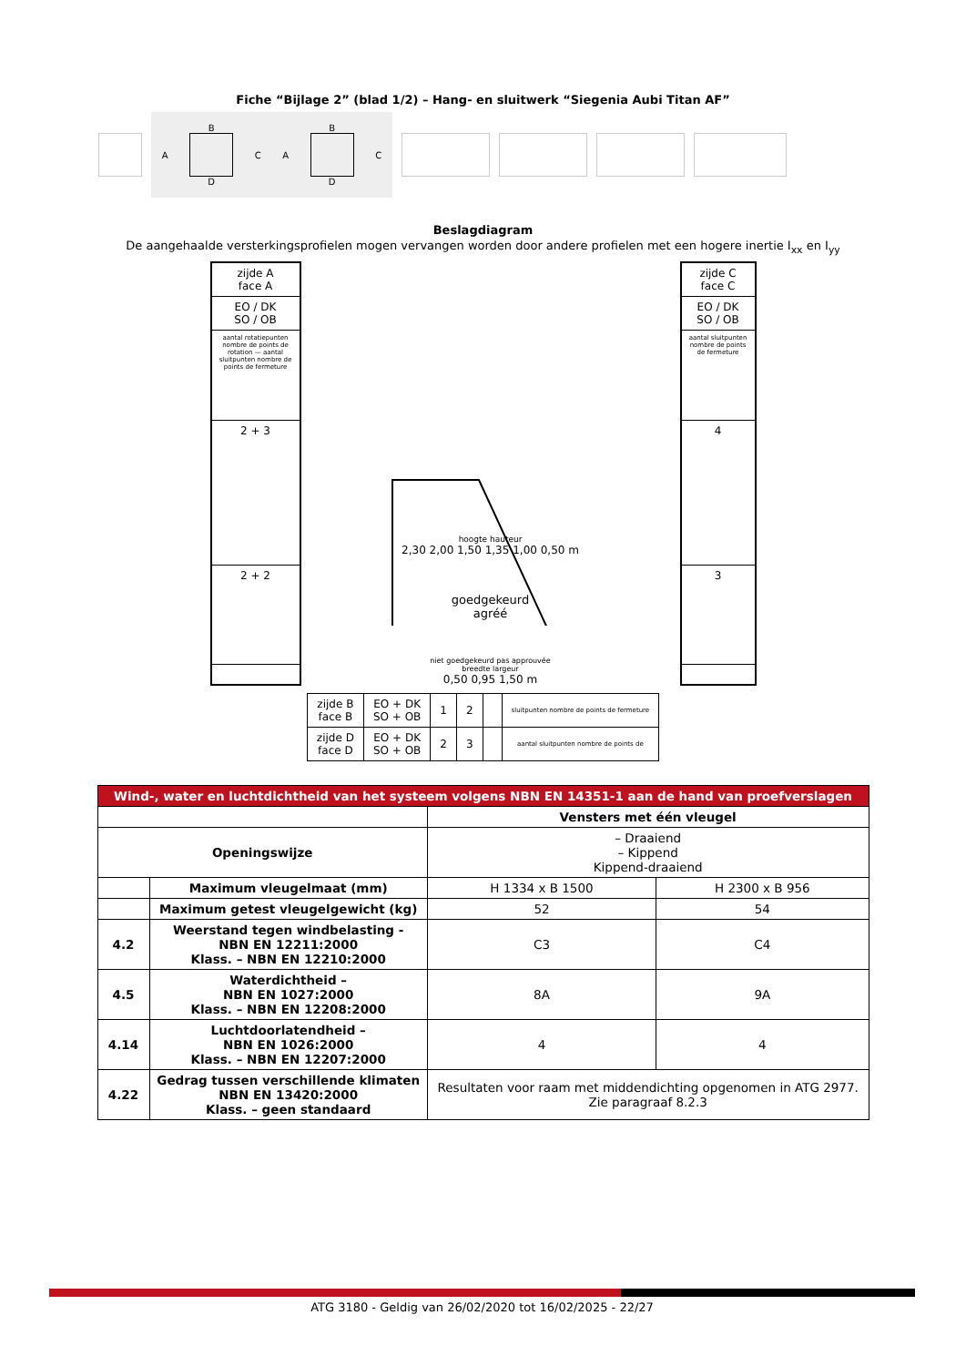Fiche “Bijlage 2” (blad 1/2) – Hang- en sluitwerk “Siegenia Aubi Titan AF”
A
B
D
C A
B
D
C
Beslagdiagram
De aangehaalde versterkingsprofielen mogen vervangen worden door andere profielen met een hogere inertie I<sub>xx</sub> en I<sub>yy</sub>
zijde A
face A
EO / DK
SO / OB
aantal rotatiepunten nombre de points de rotation — aantal sluitpunten nombre de points de fermeture
2 + 3
2 + 2
hoogte hauteur
2,30 2,00 1,50 1,35 1,00 0,50 m
goedgekeurd
agréé
niet goedgekeurd pas approuvée
breedte largeur
0,50 0,95 1,50 m
zijde C
face C
EO / DK
SO / OB
aantal sluitpunten nombre de points de fermeture
4
3
| zijde B face B | EO + DK SO + OB | 1 | 2 | | sluitpunten nombre de points de fermeture |
| zijde D face D | EO + DK SO + OB | 2 | 3 | | aantal sluitpunten nombre de points de |
| Wind-, water en luchtdichtheid van het systeem volgens NBN EN 14351-1 aan de hand van proefverslagen | | | |
| --- | --- | --- | --- |
| | | Vensters met één vleugel | |
| Openingswijze | | – Draaiend – Kippend Kippend-draaiend | |
| | Maximum vleugelmaat (mm) | H 1334 x B 1500 | H 2300 x B 956 |
| | Maximum getest vleugelgewicht (kg) | 52 | 54 |
| 4.2 | Weerstand tegen windbelasting - NBN EN 12211:2000 Klass. – NBN EN 12210:2000 | C3 | C4 |
| 4.5 | Waterdichtheid – NBN EN 1027:2000 Klass. – NBN EN 12208:2000 | 8A | 9A |
| 4.14 | Luchtdoorlatendheid – NBN EN 1026:2000 Klass. – NBN EN 12207:2000 | 4 | 4 |
| 4.22 | Gedrag tussen verschillende klimaten NBN EN 13420:2000 Klass. – geen standaard | Resultaten voor raam met middendichting opgenomen in ATG 2977. Zie paragraaf 8.2.3 | |
ATG 3180 - Geldig van 26/02/2020 tot 16/02/2025 - 22/27